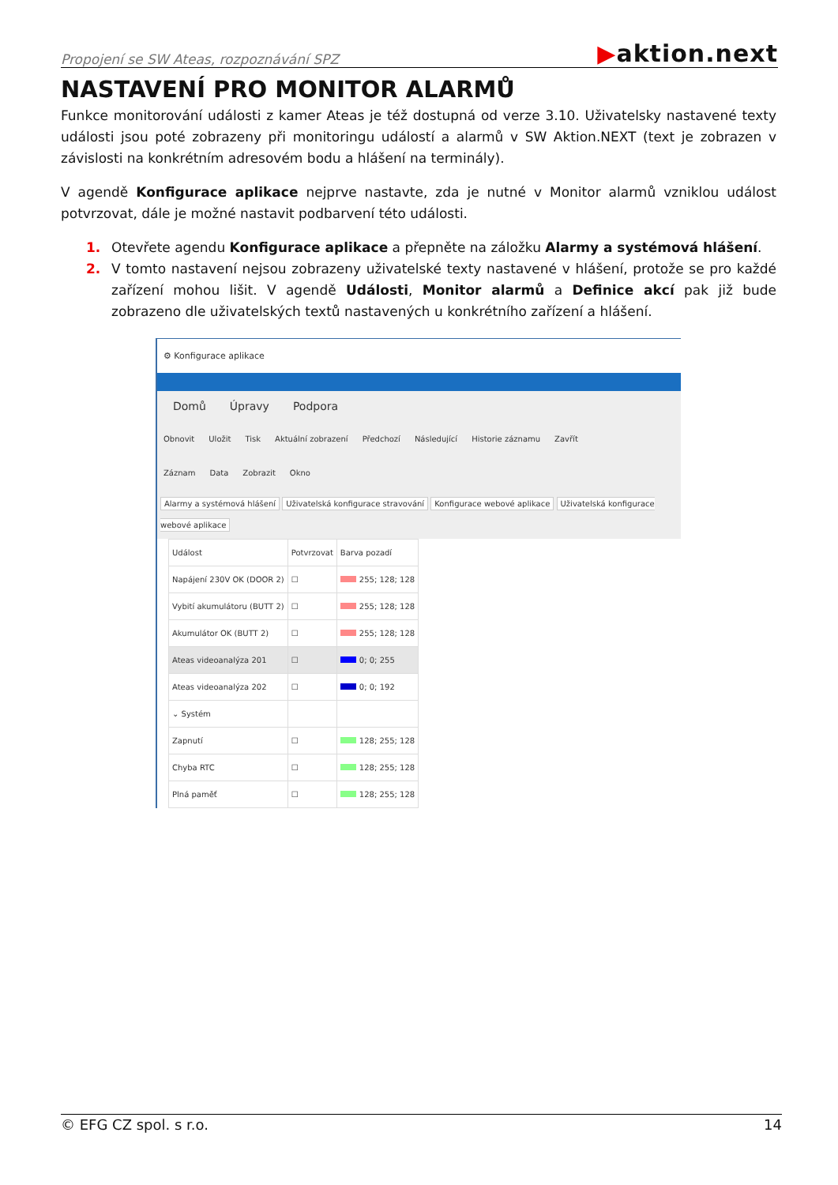Propojení se SW Ateas, rozpoznávání SPZ
▶aktion.next
NASTAVENÍ PRO MONITOR ALARMŮ
Funkce monitorování události z kamer Ateas je též dostupná od verze 3.10. Uživatelsky nastavené texty události jsou poté zobrazeny při monitoringu událostí a alarmů v SW Aktion.NEXT (text je zobrazen v závislosti na konkrétním adresovém bodu a hlášení na terminály).
V agendě Konfigurace aplikace nejprve nastavte, zda je nutné v Monitor alarmů vzniklou událost potvrzovat, dále je možné nastavit podbarvení této události.
1. Otevřete agendu Konfigurace aplikace a přepněte na záložku Alarmy a systémová hlášení.
2. V tomto nastavení nejsou zobrazeny uživatelské texty nastavené v hlášení, protože se pro každé zařízení mohou lišit. V agendě Události, Monitor alarmů a Definice akcí pak již bude zobrazeno dle uživatelských textů nastavených u konkrétního zařízení a hlášení.
⚙ Konfigurace aplikace
Domů Úpravy Podpora
Obnovit Uložit Tisk Aktuální zobrazení Předchozí Následující Historie záznamu Zavřít
Záznam Data Zobrazit Okno
Alarmy a systémová hlášení Uživatelská konfigurace stravování Konfigurace webové aplikace Uživatelská konfigurace webové aplikace
| Událost | Potvrzovat | Barva pozadí |
| --- | --- | --- |
| Napájení 230V OK (DOOR 2) | ☐ | 255; 128; 128 |
| Vybití akumulátoru (BUTT 2) | ☐ | 255; 128; 128 |
| Akumulátor OK (BUTT 2) | ☐ | 255; 128; 128 |
| Ateas videoanalýza 201 | ☐ | 0; 0; 255 |
| Ateas videoanalýza 202 | ☐ | 0; 0; 192 |
| ⌄ Systém | | |
| Zapnutí | ☐ | 128; 255; 128 |
| Chyba RTC | ☐ | 128; 255; 128 |
| Plná paměť | ☐ | 128; 255; 128 |
© EFG CZ spol. s r.o. 14